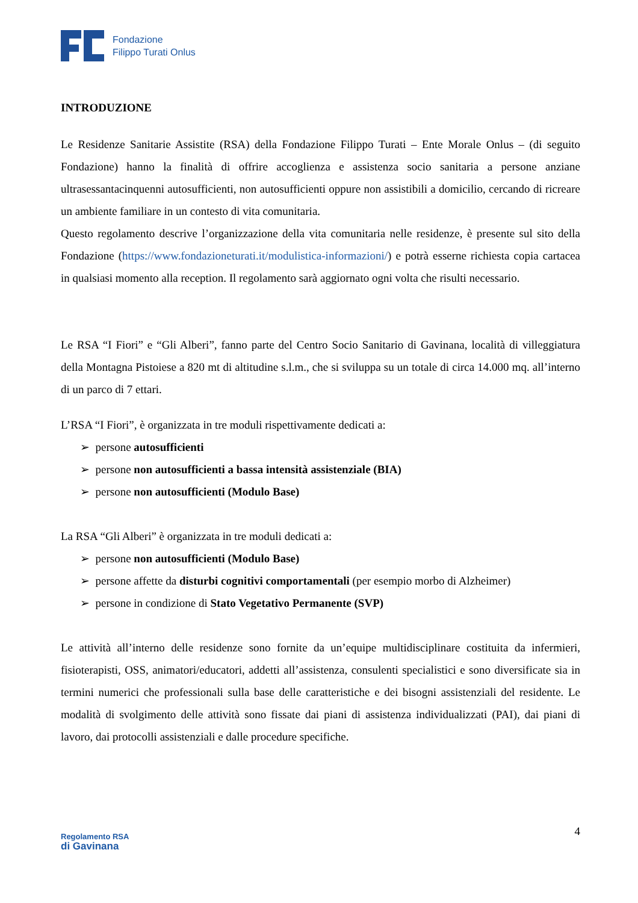Fondazione
Filippo Turati Onlus
INTRODUZIONE
Le Residenze Sanitarie Assistite (RSA) della Fondazione Filippo Turati – Ente Morale Onlus – (di seguito Fondazione) hanno la finalità di offrire accoglienza e assistenza socio sanitaria a persone anziane ultrasessantacinquenni autosufficienti, non autosufficienti oppure non assistibili a domicilio, cercando di ricreare un ambiente familiare in un contesto di vita comunitaria.
Questo regolamento descrive l’organizzazione della vita comunitaria nelle residenze, è presente sul sito della Fondazione (https://www.fondazioneturati.it/modulistica-informazioni/) e potrà esserne richiesta copia cartacea in qualsiasi momento alla reception. Il regolamento sarà aggiornato ogni volta che risulti necessario.
Le RSA “I Fiori” e “Gli Alberi”, fanno parte del Centro Socio Sanitario di Gavinana, località di villeggiatura della Montagna Pistoiese a 820 mt di altitudine s.l.m., che si sviluppa su un totale di circa 14.000 mq. all’interno di un parco di 7 ettari.
L’RSA “I Fiori”, è organizzata in tre moduli rispettivamente dedicati a:
➢ persone autosufficienti
➢ persone non autosufficienti a bassa intensità assistenziale (BIA)
➢ persone non autosufficienti (Modulo Base)
La RSA “Gli Alberi” è organizzata in tre moduli dedicati a:
➢ persone non autosufficienti (Modulo Base)
➢ persone affette da disturbi cognitivi comportamentali (per esempio morbo di Alzheimer)
➢ persone in condizione di Stato Vegetativo Permanente (SVP)
Le attività all’interno delle residenze sono fornite da un’equipe multidisciplinare costituita da infermieri, fisioterapisti, OSS, animatori/educatori, addetti all’assistenza, consulenti specialistici e sono diversificate sia in termini numerici che professionali sulla base delle caratteristiche e dei bisogni assistenziali del residente. Le modalità di svolgimento delle attività sono fissate dai piani di assistenza individualizzati (PAI), dai piani di lavoro, dai protocolli assistenziali e dalle procedure specifiche.
Regolamento RSA
di Gavinana
4